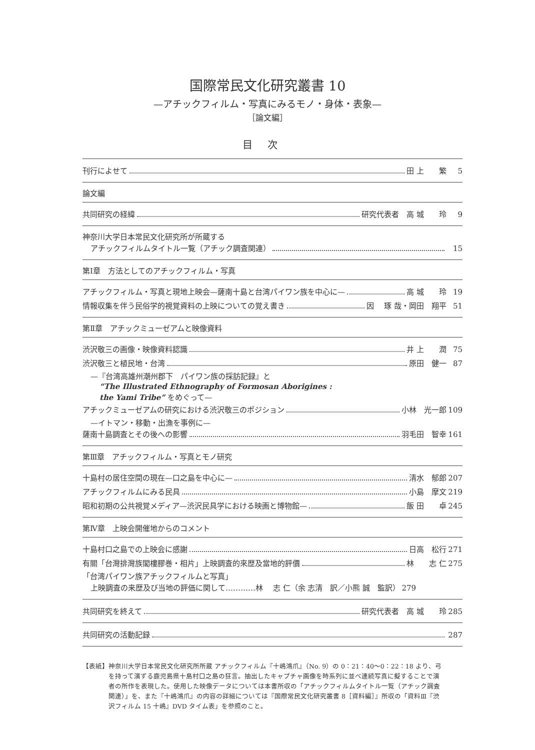国際常民文化研究叢書 10
—アチックフィルム・写真にみるモノ・身体・表象—
［論文編］
目次
刊行によせて 田 上　　繁 5
論文編
共同研究の経緯 研究代表者　高 城　　玲 9
神奈川大学日本常民文化研究所が所蔵する
アチックフィルムタイトル一覧（アチック調査関連） 15
第Ⅰ章　方法としてのアチックフィルム・写真
アチックフィルム・写真と現地上映会—薩南十島と台湾パイワン族を中心に— 高 城　　玲 19
情報収集を伴う民俗学的視覚資料の上映についての覚え書き 因　 琢 哉・岡田　翔平 51
第Ⅱ章　アチックミューゼアムと映像資料
渋沢敬三の画像・映像資料認識 井 上　　潤 75
渋沢敬三と植民地・台湾 原田　健一 87
—『台湾高雄州潮州郡下　パイワン族の採訪記録』と
“The Illustrated Ethnography of Formosan Aborigines :
the Yami Tribe” をめぐって—
アチックミューゼアムの研究における渋沢敬三のポジション 小林　光一郎 109
—イトマン・移動・出漁を事例に—
薩南十島調査とその後への影響 羽毛田　智幸 161
第Ⅲ章　アチックフィルム・写真とモノ研究
十島村の居住空間の現在—口之島を中心に— 清水　郁郎 207
アチックフィルムにみる民具 小島　摩文 219
昭和初期の公共視覚メディア—渋沢民具学における映画と博物館— 飯 田　　卓 245
第Ⅳ章　上映会開催地からのコメント
十島村口之島での上映会に感謝 日高　松行 271
有關「台灣排灣族閣樓膠巻・相片」上映調査的來歴及當地的評價 林　　志 仁 275
「台湾パイワン族アチックフィルムと写真」
上映調査の来歴及び当地の評価に関して…………林　 志 仁（余 志清　訳／小熊 誠　監訳） 279
共同研究を終えて 研究代表者　高 城　　玲 285
共同研究の活動記録 287
【表紙】 神奈川大学日本常民文化研究所所蔵 アチックフィルム『十嶋鴻爪』（No. 9）の 0：21：40〜0：22：18 より、弓を持って演ずる鹿児島県十島村口之島の狂言。抽出したキャプチャ画像を時系列に並べ連続写真に擬することで演者の所作を表現した。使用した映像データについては本書所収の「アチックフィルムタイトル一覧（アチック調査関連）」を、また『十嶋鴻爪』の内容の詳細については『国際常民文化研究叢書 8［資料編］』所収の「資料Ⅲ『渋沢フィルム 15 十嶋』DVD タイム表」を参照のこと。